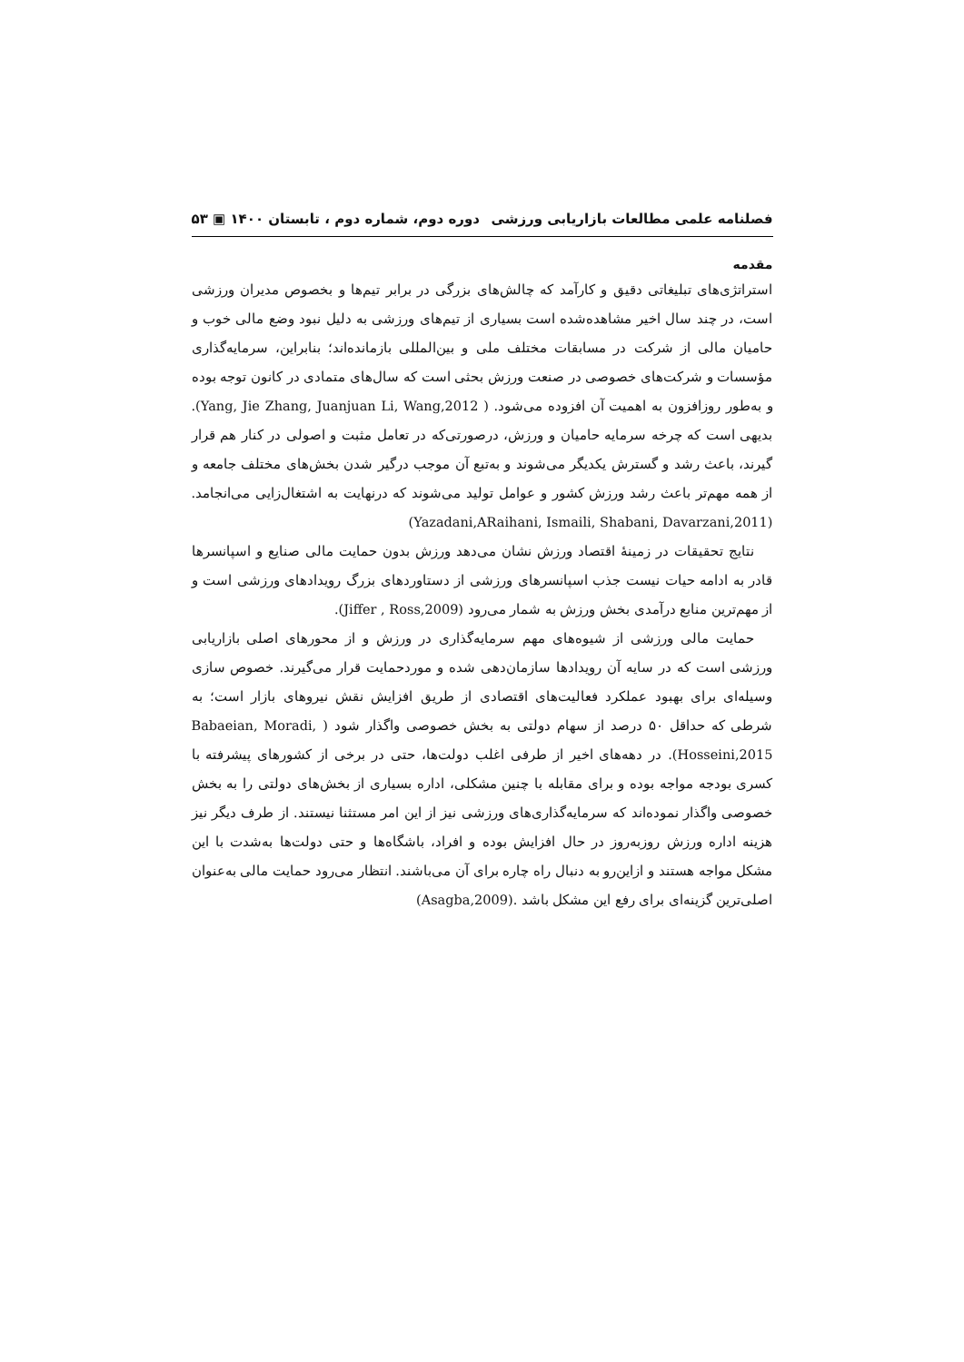فصلنامه علمی مطالعات بازاریابی ورزشی دوره دوم، شماره دوم ، تابستان ۱۴۰۰ ▣ ۵۳
مقدمه
استراتژی‌های تبلیغاتی دقیق و کارآمد که چالش‌های بزرگی در برابر تیم‌ها و بخصوص مدیران ورزشی است، در چند سال اخیر مشاهده‌شده است بسیاری از تیم‌های ورزشی به دلیل نبود وضع مالی خوب و حامیان مالی از شرکت در مسابقات مختلف ملی و بین‌المللی بازمانده‌اند؛ بنابراین، سرمایه‌گذاری مؤسسات و شرکت‌های خصوصی در صنعت ورزش بحثی است که سال‌های متمادی در کانون توجه بوده و به‌طور روزافزون به اهمیت آن افزوده می‌شود. ( Yang, Jie Zhang, Juanjuan Li, Wang,2012). بدیهی است که چرخه سرمایه حامیان و ورزش، درصورتی‌که در تعامل مثبت و اصولی در کنار هم قرار گیرند، باعث رشد و گسترش یکدیگر می‌شوند و به‌تبع آن موجب درگیر شدن بخش‌های مختلف جامعه و از همه مهم‌تر باعث رشد ورزش کشور و عوامل تولید می‌شوند که درنهایت به اشتغال‌زایی می‌انجامد. (Yazadani,ARaihani, Ismaili, Shabani, Davarzani,2011)
نتایج تحقیقات در زمینهٔ اقتصاد ورزش نشان می‌دهد ورزش بدون حمایت مالی صنایع و اسپانسرها قادر به ادامه حیات نیست جذب اسپانسرهای ورزشی از دستاوردهای بزرگ رویدادهای ورزشی است و از مهم‌ترین منابع درآمدی بخش ورزش به شمار می‌رود (Jiffer , Ross,2009).
حمایت مالی ورزشی از شیوه‌های مهم سرمایه‌گذاری در ورزش و از محورهای اصلی بازاریابی ورزشی است که در سایه آن رویدادها سازمان‌دهی شده و موردحمایت قرار می‌گیرند. خصوص سازی وسیله‌ای برای بهبود عملکرد فعالیت‌های اقتصادی از طریق افزایش نقش نیروهای بازار است؛ به شرطی که حداقل ۵۰ درصد از سهام دولتی به بخش خصوصی واگذار شود ( Babaeian, Moradi, Hosseini,2015). در دهه‌های اخیر از طرفی اغلب دولت‌ها، حتی در برخی از کشورهای پیشرفته با کسری بودجه مواجه بوده و برای مقابله با چنین مشکلی، اداره بسیاری از بخش‌های دولتی را به بخش خصوصی واگذار نموده‌اند که سرمایه‌گذاری‌های ورزشی نیز از این امر مستثنا نیستند. از طرف دیگر نیز هزینه اداره ورزش روزبه‌روز در حال افزایش بوده و افراد، باشگاه‌ها و حتی دولت‌ها به‌شدت با این مشکل مواجه هستند و ازاین‌رو به دنبال راه چاره برای آن می‌باشند. انتظار می‌رود حمایت مالی به‌عنوان اصلی‌ترین گزینه‌ای برای رفع این مشکل باشد .(Asagba,2009)